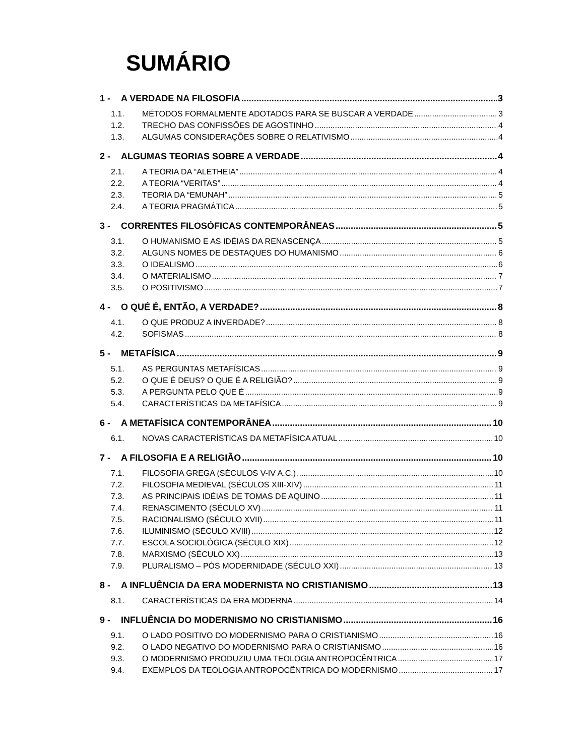SUMÁRIO
1 - A VERDADE NA FILOSOFIA 3
1.1. MÉTODOS FORMALMENTE ADOTADOS PARA SE BUSCAR A VERDADE 3
1.2. TRECHO DAS CONFISSÕES DE AGOSTINHO 4
1.3. ALGUMAS CONSIDERAÇÕES SOBRE O RELATIVISMO 4
2 - ALGUMAS TEORIAS SOBRE A VERDADE 4
2.1. A TEORIA DA “ALETHEIA” 4
2.2. A TEORIA “VERITAS” 4
2.3. TEORIA DA “EMUNAH” 5
2.4. A TEORIA PRAGMÁTICA 5
3 - CORRENTES FILOSÓFICAS CONTEMPORÂNEAS 5
3.1. O HUMANISMO E AS IDÉIAS DA RENASCENÇA 5
3.2. ALGUNS NOMES DE DESTAQUES DO HUMANISMO 6
3.3. O IDEALISMO 6
3.4. O MATERIALISMO 7
3.5. O POSITIVISMO 7
4 - O QUÉ É, ENTÃO, A VERDADE? 8
4.1. O QUE PRODUZ A INVERDADE? 8
4.2. SOFISMAS 8
5 - METAFÍSICA 9
5.1. AS PERGUNTAS METAFÍSICAS 9
5.2. O QUE É DEUS? O QUE É A RELIGIÃO? 9
5.3. A PERGUNTA PELO QUE É 9
5.4. CARACTERÍSTICAS DA METAFÍSICA 9
6 - A METAFÍSICA CONTEMPORÂNEA 10
6.1. NOVAS CARACTERÍSTICAS DA METAFÍSICA ATUAL 10
7 - A FILOSOFIA E A RELIGIÃO 10
7.1. FILOSOFIA GREGA (SÉCULOS V-IV A.C.) 10
7.2. FILOSOFIA MEDIEVAL (SÉCULOS XIII-XIV) 11
7.3. AS PRINCIPAIS IDÉIAS DE TOMAS DE AQUINO 11
7.4. RENASCIMENTO (SÉCULO XV) 11
7.5. RACIONALISMO (SÉCULO XVII) 11
7.6. ILUMINISMO (SÉCULO XVIII) 12
7.7. ESCOLA SOCIOLÓGICA (SÉCULO XIX) 12
7.8. MARXISMO (SÉCULO XX) 13
7.9. PLURALISMO – PÓS MODERNIDADE (SÉCULO XXI) 13
8 - A INFLUÊNCIA DA ERA MODERNISTA NO CRISTIANISMO 13
8.1. CARACTERÍSTICAS DA ERA MODERNA 14
9 - INFLUÊNCIA DO MODERNISMO NO CRISTIANISMO 16
9.1. O LADO POSITIVO DO MODERNISMO PARA O CRISTIANISMO 16
9.2. O LADO NEGATIVO DO MODERNISMO PARA O CRISTIANISMO 16
9.3. O MODERNISMO PRODUZIU UMA TEOLOGIA ANTROPOCÊNTRICA 17
9.4. EXEMPLOS DA TEOLOGIA ANTROPOCÊNTRICA DO MODERNISMO 17